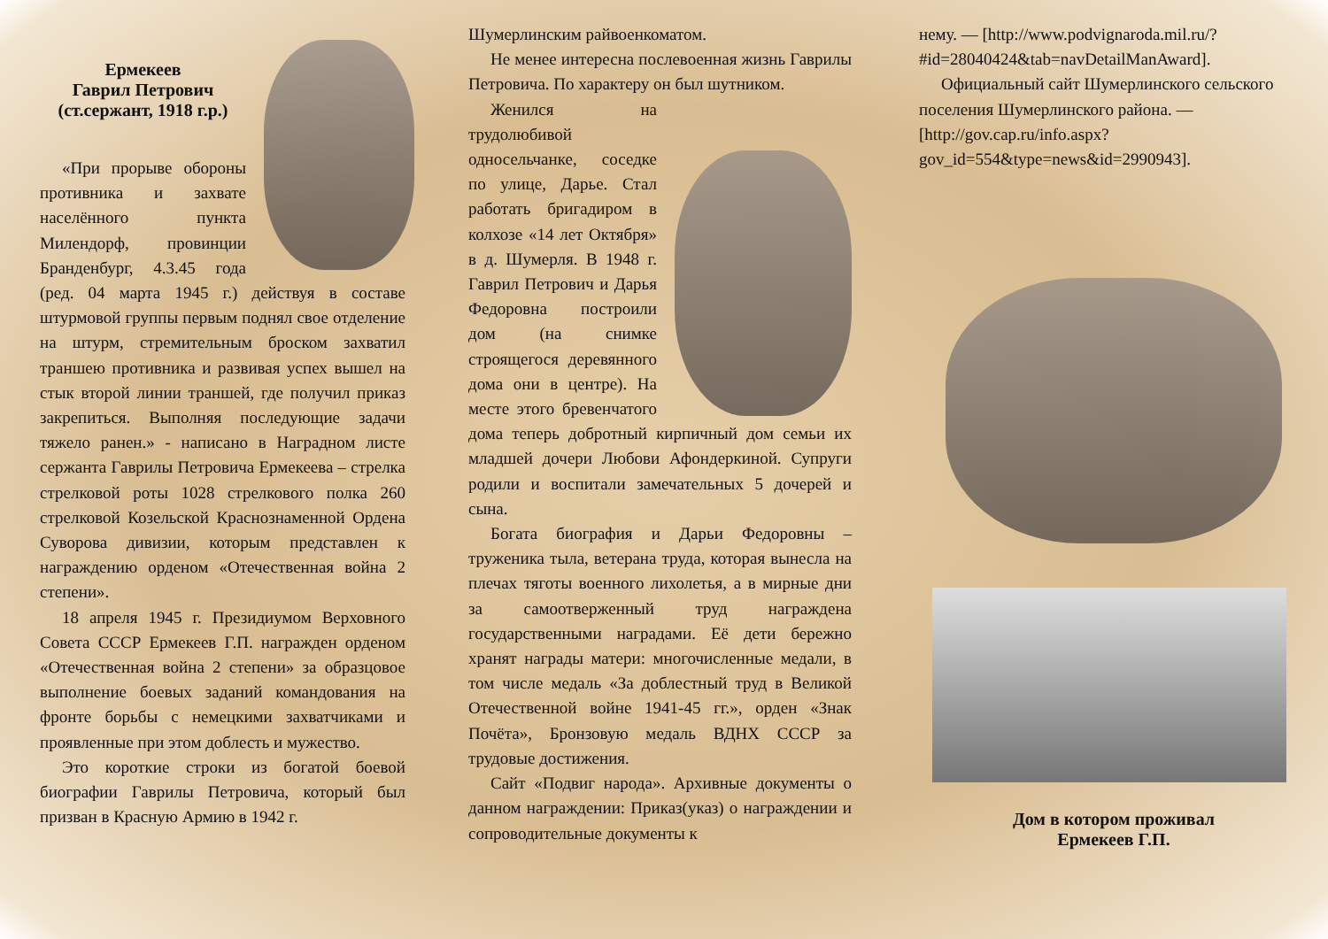Ермекеев
Гаврил Петрович
(ст.сержант, 1918 г.р.)
«При прорыве обороны противника и захвате населённого пункта Милендорф, провинции Бранденбург, 4.3.45 года (ред. 04 марта 1945 г.) действуя в составе штурмовой группы первым поднял свое отделение на штурм, стремительным броском захватил траншею противника и развивая успех вышел на стык второй линии траншей, где получил приказ закрепиться. Выполняя последующие задачи тяжело ранен.» - написано в Наградном листе сержанта Гаврилы Петровича Ермекеева – стрелка стрелковой роты 1028 стрелкового полка 260 стрелковой Козельской Краснознаменной Ордена Суворова дивизии, которым представлен к награждению орденом «Отечественная война 2 степени».
18 апреля 1945 г. Президиумом Верховного Совета СССР Ермекеев Г.П. награжден орденом «Отечественная война 2 степени» за образцовое выполнение боевых заданий командования на фронте борьбы с немецкими захватчиками и проявленные при этом доблесть и мужество.
Это короткие строки из богатой боевой биографии Гаврилы Петровича, который был призван в Красную Армию в 1942 г.
Шумерлинским райвоенкоматом.
Не менее интересна послевоенная жизнь Гаврилы Петровича. По характеру он был шутником.
Женился на трудолюбивой односельчанке, соседке по улице, Дарье. Стал работать бригадиром в колхозе «14 лет Октября» в д. Шумерля. В 1948 г. Гаврил Петрович и Дарья Федоровна построили дом (на снимке строящегося деревянного дома они в центре). На месте этого бревенчатого дома теперь добротный кирпичный дом семьи их младшей дочери Любови Афондеркиной. Супруги родили и воспитали замечательных 5 дочерей и сына.
Богата биография и Дарьи Федоровны – труженика тыла, ветерана труда, которая вынесла на плечах тяготы военного лихолетья, а в мирные дни за самоотверженный труд награждена государственными наградами. Её дети бережно хранят награды матери: многочисленные медали, в том числе медаль «За доблестный труд в Великой Отечественной войне 1941-45 гг.», орден «Знак Почёта», Бронзовую медаль ВДНХ СССР за трудовые достижения.
Сайт «Подвиг народа». Архивные документы о данном награждении: Приказ(указ) о награждении и сопроводительные документы к
нему. — [http://www.podvignaroda.mil.ru/?#id=28040424&tab=navDetailManAward].
Официальный сайт Шумерлинского сельского поселения Шумерлинского района. — [http://gov.cap.ru/info.aspx?gov_id=554&type=news&id=2990943].
Дом в котором проживал
Ермекеев Г.П.